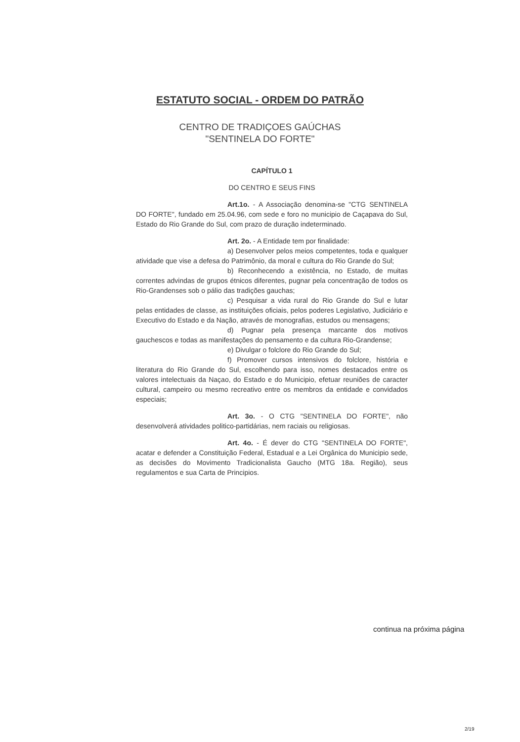ESTATUTO SOCIAL - ORDEM DO PATRÃO
CENTRO DE TRADIÇOES GAÚCHAS
"SENTINELA DO FORTE"
CAPÍTULO 1
DO CENTRO E SEUS FINS
Art.1o. - A Associação denomina-se "CTG SENTINELA DO FORTE", fundado em 25.04.96, com sede e foro no municipio de Caçapava do Sul, Estado do Rio Grande do Sul, com prazo de duração indeterminado.
Art. 2o. - A Entidade tem por finalidade:
a) Desenvolver pelos meios competentes, toda e qualquer atividade que vise a defesa do Patrimônio, da moral e cultura do Rio Grande do Sul;
b) Reconhecendo a existência, no Estado, de muitas correntes advindas de grupos étnicos diferentes, pugnar pela concentração de todos os Rio-Grandenses sob o pálio das tradições gauchas;
c) Pesquisar a vida rural do Rio Grande do Sul e lutar pelas entidades de classe, as instituições oficiais, pelos poderes Legislativo, Judiciário e Executivo do Estado e da Nação, através de monografias, estudos ou mensagens;
d) Pugnar pela presença marcante dos motivos gauchescos e todas as manifestações do pensamento e da cultura Rio-Grandense;
e) Divulgar o folclore do Rio Grande do Sul;
f) Promover cursos intensivos do folclore, história e literatura do Rio Grande do Sul, escolhendo para isso, nomes destacados entre os valores intelectuais da Naçao, do Estado e do Municipio, efetuar reuniões de caracter cultural, campeiro ou mesmo recreativo entre os membros da entidade e convidados especiais;
Art. 3o. - O CTG "SENTINELA DO FORTE", não desenvolverá atividades politico-partidárias, nem raciais ou religiosas.
Art. 4o. - É dever do CTG "SENTINELA DO FORTE", acatar e defender a Constituição Federal, Estadual e a Lei Orgânica do Municipio sede, as decisões do Movimento Tradicionalista Gaucho (MTG 18a. Região), seus regulamentos e sua Carta de Principios.
continua na próxima página
2/19